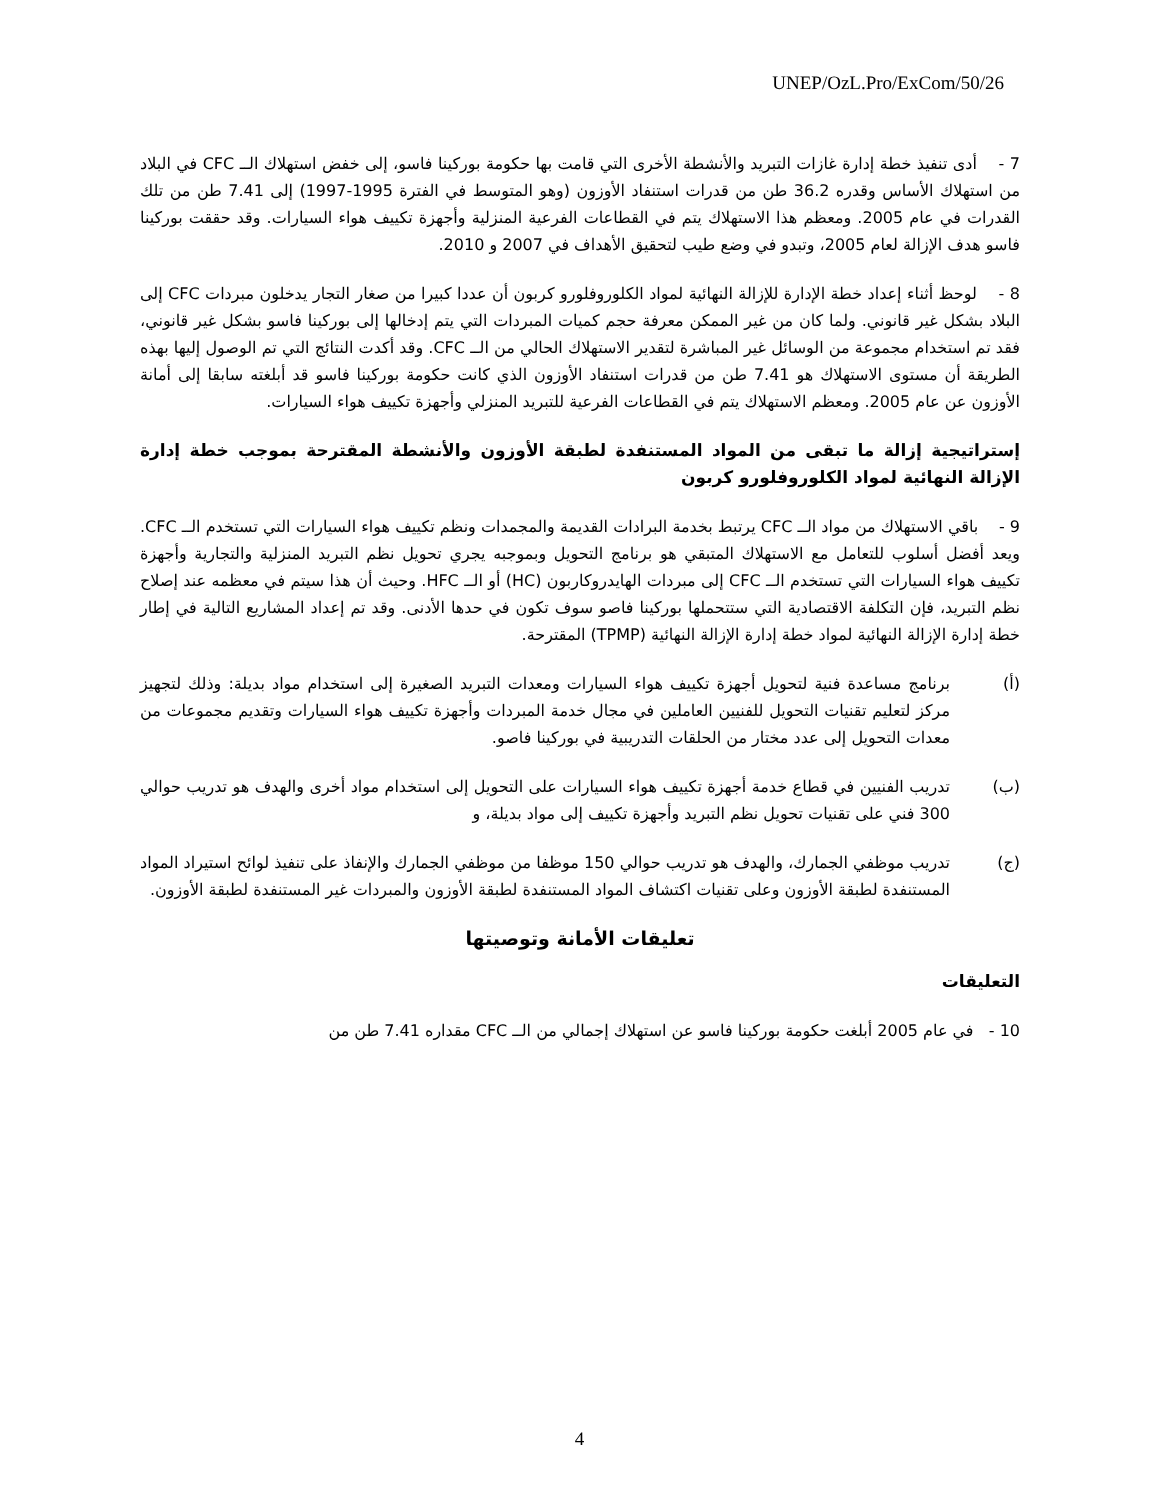UNEP/OzL.Pro/ExCom/50/26
7 - أدى تنفيذ خطة إدارة غازات التبريد والأنشطة الأخرى التي قامت بها حكومة بوركينا فاسو، إلى خفض استهلاك الــ CFC في البلاد من استهلاك الأساس وقدره 36.2 طن من قدرات استنفاد الأوزون (وهو المتوسط في الفترة 1995-1997) إلى 7.41 طن من تلك القدرات في عام 2005. ومعظم هذا الاستهلاك يتم في القطاعات الفرعية المنزلية وأجهزة تكييف هواء السيارات. وقد حققت بوركينا فاسو هدف الإزالة لعام 2005، وتبدو في وضع طيب لتحقيق الأهداف في 2007 و 2010.
8 - لوحظ أثناء إعداد خطة الإدارة للإزالة النهائية لمواد الكلوروفلورو كربون أن عددا كبيرا من صغار التجار يدخلون مبردات CFC إلى البلاد بشكل غير قانوني. ولما كان من غير الممكن معرفة حجم كميات المبردات التي يتم إدخالها إلى بوركينا فاسو بشكل غير قانوني، فقد تم استخدام مجموعة من الوسائل غير المباشرة لتقدير الاستهلاك الحالي من الــ CFC. وقد أكدت النتائج التي تم الوصول إليها بهذه الطريقة أن مستوى الاستهلاك هو 7.41 طن من قدرات استنفاد الأوزون الذي كانت حكومة بوركينا فاسو قد أبلغته سابقا إلى أمانة الأوزون عن عام 2005. ومعظم الاستهلاك يتم في القطاعات الفرعية للتبريد المنزلي وأجهزة تكييف هواء السيارات.
إستراتيجية إزالة ما تبقى من المواد المستنفدة لطبقة الأوزون والأنشطة المقترحة بموجب خطة إدارة الإزالة النهائية لمواد الكلوروفلورو كربون
9 - باقي الاستهلاك من مواد الــ CFC يرتبط بخدمة البرادات القديمة والمجمدات ونظم تكييف هواء السيارات التي تستخدم الــ CFC. ويعد أفضل أسلوب للتعامل مع الاستهلاك المتبقي هو برنامج التحويل وبموجبه يجري تحويل نظم التبريد المنزلية والتجارية وأجهزة تكييف هواء السيارات التي تستخدم الــ CFC إلى مبردات الهايدروكاربون (HC) أو الــ HFC. وحيث أن هذا سيتم في معظمه عند إصلاح نظم التبريد، فإن التكلفة الاقتصادية التي ستتحملها بوركينا فاصو سوف تكون في حدها الأدنى. وقد تم إعداد المشاريع التالية في إطار خطة إدارة الإزالة النهائية لمواد خطة إدارة الإزالة النهائية (TPMP) المقترحة.
(أ) برنامج مساعدة فنية لتحويل أجهزة تكييف هواء السيارات ومعدات التبريد الصغيرة إلى استخدام مواد بديلة: وذلك لتجهيز مركز لتعليم تقنيات التحويل للفنيين العاملين في مجال خدمة المبردات وأجهزة تكييف هواء السيارات وتقديم مجموعات من معدات التحويل إلى عدد مختار من الحلقات التدريبية في بوركينا فاصو.
(ب) تدريب الفنيين في قطاع خدمة أجهزة تكييف هواء السيارات على التحويل إلى استخدام مواد أخرى والهدف هو تدريب حوالي 300 فني على تقنيات تحويل نظم التبريد وأجهزة تكييف إلى مواد بديلة، و
(ج) تدريب موظفي الجمارك، والهدف هو تدريب حوالي 150 موظفا من موظفي الجمارك والإنفاذ على تنفيذ لوائح استيراد المواد المستنفدة لطبقة الأوزون وعلى تقنيات اكتشاف المواد المستنفدة لطبقة الأوزون والمبردات غير المستنفدة لطبقة الأوزون.
تعليقات الأمانة وتوصيتها
التعليقات
10 - في عام 2005 أبلغت حكومة بوركينا فاسو عن استهلاك إجمالي من الــ CFC مقداره 7.41 طن من
4